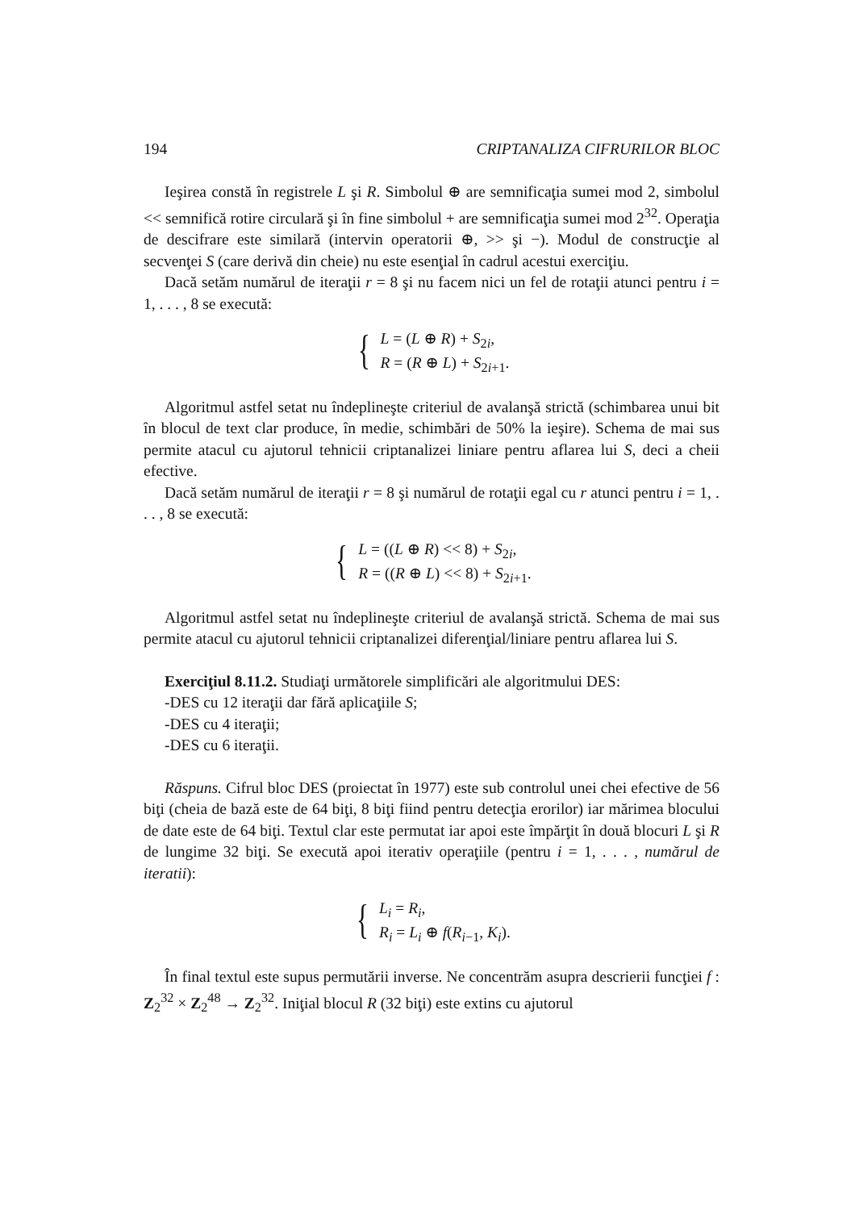194 CRIPTANALIZA CIFRURILOR BLOC
Ieşirea constă în registrele L şi R. Simbolul ⊕ are semnificaţia sumei mod 2, simbolul << semnifică rotire circulară şi în fine simbolul + are semnificaţia sumei mod 2<sup>32</sup>. Operaţia de descifrare este similară (intervin operatorii ⊕, >> şi −). Modul de construcţie al secvenţei S (care derivă din cheie) nu este esenţial în cadrul acestui exerciţiu.
Dacă setăm numărul de iteraţii r = 8 şi nu facem nici un fel de rotaţii atunci pentru i = 1, . . . , 8 se execută:
{
L = (L ⊕ R) + S<sub>2i</sub>,
R = (R ⊕ L) + S<sub>2i+1</sub>.
Algoritmul astfel setat nu îndeplineşte criteriul de avalanşă strictă (schimbarea unui bit în blocul de text clar produce, în medie, schimbări de 50% la ieşire). Schema de mai sus permite atacul cu ajutorul tehnicii criptanalizei liniare pentru aflarea lui S, deci a cheii efective.
Dacă setăm numărul de iteraţii r = 8 şi numărul de rotaţii egal cu r atunci pentru i = 1, . . . , 8 se execută:
{
L = ((L ⊕ R) << 8) + S<sub>2i</sub>,
R = ((R ⊕ L) << 8) + S<sub>2i+1</sub>.
Algoritmul astfel setat nu îndeplineşte criteriul de avalanşă strictă. Schema de mai sus permite atacul cu ajutorul tehnicii criptanalizei diferenţial/liniare pentru aflarea lui S.
Exerciţiul 8.11.2. Studiaţi următorele simplificări ale algoritmului DES:
-DES cu 12 iteraţii dar fără aplicaţiile S;
-DES cu 4 iteraţii;
-DES cu 6 iteraţii.
Răspuns. Cifrul bloc DES (proiectat în 1977) este sub controlul unei chei efective de 56 biţi (cheia de bază este de 64 biţi, 8 biţi fiind pentru detecţia erorilor) iar mărimea blocului de date este de 64 biţi. Textul clar este permutat iar apoi este împărţit în două blocuri L şi R de lungime 32 biţi. Se execută apoi iterativ operaţiile (pentru i = 1, . . . , numărul de iteratii):
{
L<sub>i</sub> = R<sub>i</sub>,
R<sub>i</sub> = L<sub>i</sub> ⊕ f(R<sub>i−1</sub>, K<sub>i</sub>).
În final textul este supus permutării inverse. Ne concentrăm asupra descrierii funcţiei f : Z<sub>2</sub><sup>32</sup> × Z<sub>2</sub><sup>48</sup> → Z<sub>2</sub><sup>32</sup>. Iniţial blocul R (32 biţi) este extins cu ajutorul